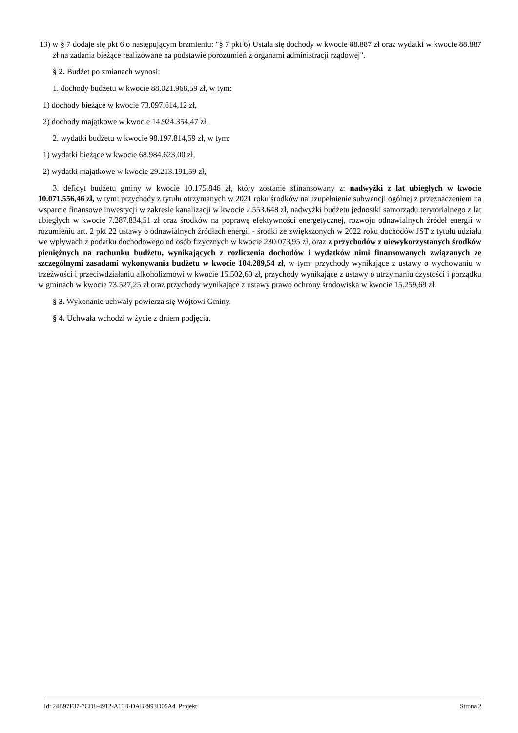13) w § 7 dodaje się pkt 6 o następującym brzmieniu: "§ 7 pkt 6) Ustala się dochody w kwocie 88.887 zł oraz wydatki w kwocie 88.887 zł na zadania bieżące realizowane na podstawie porozumień z organami administracji rządowej".
§ 2. Budżet po zmianach wynosi:
1. dochody budżetu w kwocie 88.021.968,59 zł, w tym:
1) dochody bieżące w kwocie 73.097.614,12 zł,
2) dochody majątkowe w kwocie 14.924.354,47 zł,
2. wydatki budżetu w kwocie 98.197.814,59 zł, w tym:
1) wydatki bieżące w kwocie 68.984.623,00 zł,
2) wydatki majątkowe w kwocie 29.213.191,59 zł,
3. deficyt budżetu gminy w kwocie 10.175.846 zł, który zostanie sfinansowany z: nadwyżki z lat ubiegłych w kwocie 10.071.556,46 zł, w tym: przychody z tytułu otrzymanych w 2021 roku środków na uzupełnienie subwencji ogólnej z przeznaczeniem na wsparcie finansowe inwestycji w zakresie kanalizacji w kwocie 2.553.648 zł, nadwyżki budżetu jednostki samorządu terytorialnego z lat ubiegłych w kwocie 7.287.834,51 zł oraz środków na poprawę efektywności energetycznej, rozwoju odnawialnych źródeł energii w rozumieniu art. 2 pkt 22 ustawy o odnawialnych źródłach energii - środki ze zwiększonych w 2022 roku dochodów JST z tytułu udziału we wpływach z podatku dochodowego od osób fizycznych w kwocie 230.073,95 zł, oraz z przychodów z niewykorzystanych środków pieniężnych na rachunku budżetu, wynikających z rozliczenia dochodów i wydatków nimi finansowanych związanych ze szczególnymi zasadami wykonywania budżetu w kwocie 104.289,54 zł, w tym: przychody wynikające z ustawy o wychowaniu w trzeźwości i przeciwdziałaniu alkoholizmowi w kwocie 15.502,60 zł, przychody wynikające z ustawy o utrzymaniu czystości i porządku w gminach w kwocie 73.527,25 zł oraz przychody wynikające z ustawy prawo ochrony środowiska w kwocie 15.259,69 zł.
§ 3. Wykonanie uchwały powierza się Wójtowi Gminy.
§ 4. Uchwała wchodzi w życie z dniem podjęcia.
Id: 24B97F37-7CD8-4912-A11B-DAB2993D05A4. Projekt Strona 2